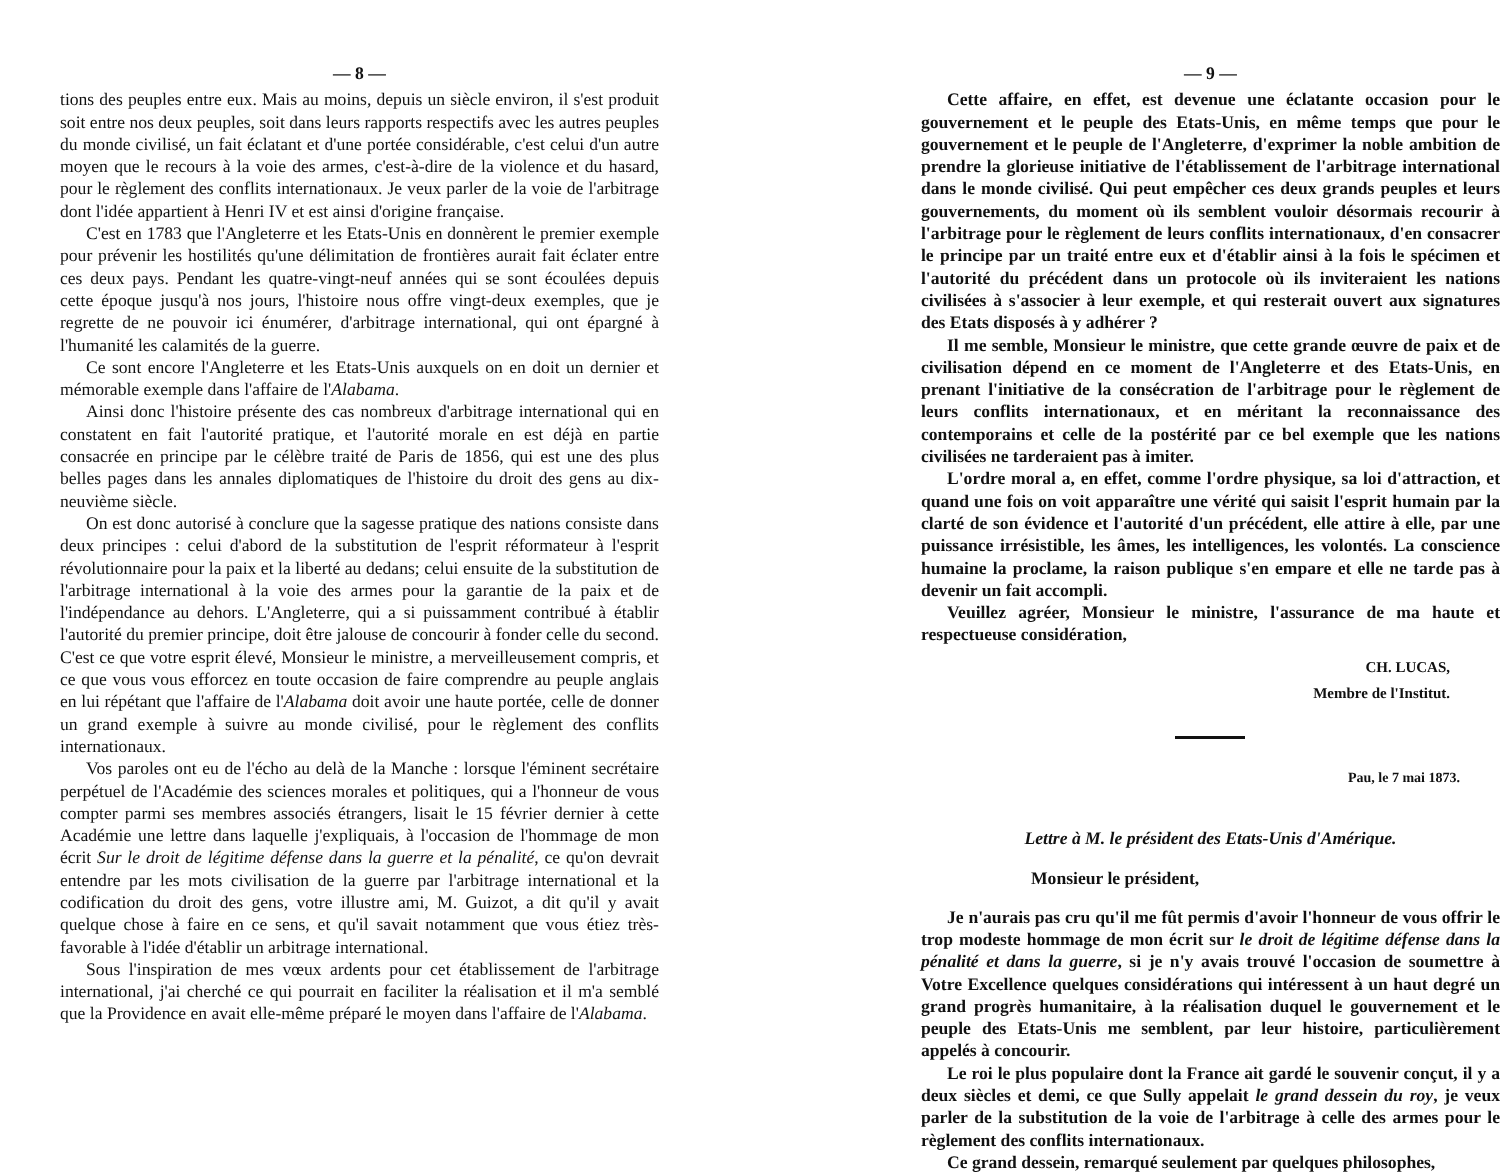— 8 —
tions des peuples entre eux. Mais au moins, depuis un siècle environ, il s'est produit soit entre nos deux peuples, soit dans leurs rapports respectifs avec les autres peuples du monde civilisé, un fait éclatant et d'une portée considérable, c'est celui d'un autre moyen que le recours à la voie des armes, c'est-à-dire de la violence et du hasard, pour le règlement des conflits internationaux. Je veux parler de la voie de l'arbitrage dont l'idée appartient à Henri IV et est ainsi d'origine française.
C'est en 1783 que l'Angleterre et les Etats-Unis en donnèrent le premier exemple pour prévenir les hostilités qu'une délimitation de frontières aurait fait éclater entre ces deux pays. Pendant les quatre-vingt-neuf années qui se sont écoulées depuis cette époque jusqu'à nos jours, l'histoire nous offre vingt-deux exemples, que je regrette de ne pouvoir ici énumérer, d'arbitrage international, qui ont épargné à l'humanité les calamités de la guerre.
Ce sont encore l'Angleterre et les Etats-Unis auxquels on en doit un dernier et mémorable exemple dans l'affaire de l'Alabama.
Ainsi donc l'histoire présente des cas nombreux d'arbitrage international qui en constatent en fait l'autorité pratique, et l'autorité morale en est déjà en partie consacrée en principe par le célèbre traité de Paris de 1856, qui est une des plus belles pages dans les annales diplomatiques de l'histoire du droit des gens au dix-neuvième siècle.
On est donc autorisé à conclure que la sagesse pratique des nations consiste dans deux principes : celui d'abord de la substitution de l'esprit réformateur à l'esprit révolutionnaire pour la paix et la liberté au dedans; celui ensuite de la substitution de l'arbitrage international à la voie des armes pour la garantie de la paix et de l'indépendance au dehors. L'Angleterre, qui a si puissamment contribué à établir l'autorité du premier principe, doit être jalouse de concourir à fonder celle du second. C'est ce que votre esprit élevé, Monsieur le ministre, a merveilleusement compris, et ce que vous vous efforcez en toute occasion de faire comprendre au peuple anglais en lui répétant que l'affaire de l'Alabama doit avoir une haute portée, celle de donner un grand exemple à suivre au monde civilisé, pour le règlement des conflits internationaux.
Vos paroles ont eu de l'écho au delà de la Manche : lorsque l'éminent secrétaire perpétuel de l'Académie des sciences morales et politiques, qui a l'honneur de vous compter parmi ses membres associés étrangers, lisait le 15 février dernier à cette Académie une lettre dans laquelle j'expliquais, à l'occasion de l'hommage de mon écrit Sur le droit de légitime défense dans la guerre et la pénalité, ce qu'on devrait entendre par les mots civilisation de la guerre par l'arbitrage international et la codification du droit des gens, votre illustre ami, M. Guizot, a dit qu'il y avait quelque chose à faire en ce sens, et qu'il savait notamment que vous étiez très-favorable à l'idée d'établir un arbitrage international.
Sous l'inspiration de mes vœux ardents pour cet établissement de l'arbitrage international, j'ai cherché ce qui pourrait en faciliter la réalisation et il m'a semblé que la Providence en avait elle-même préparé le moyen dans l'affaire de l'Alabama.
— 9 —
Cette affaire, en effet, est devenue une éclatante occasion pour le gouvernement et le peuple des Etats-Unis, en même temps que pour le gouvernement et le peuple de l'Angleterre, d'exprimer la noble ambition de prendre la glorieuse initiative de l'établissement de l'arbitrage international dans le monde civilisé. Qui peut empêcher ces deux grands peuples et leurs gouvernements, du moment où ils semblent vouloir désormais recourir à l'arbitrage pour le règlement de leurs conflits internationaux, d'en consacrer le principe par un traité entre eux et d'établir ainsi à la fois le spécimen et l'autorité du précédent dans un protocole où ils inviteraient les nations civilisées à s'associer à leur exemple, et qui resterait ouvert aux signatures des Etats disposés à y adhérer ?
Il me semble, Monsieur le ministre, que cette grande œuvre de paix et de civilisation dépend en ce moment de l'Angleterre et des Etats-Unis, en prenant l'initiative de la consécration de l'arbitrage pour le règlement de leurs conflits internationaux, et en méritant la reconnaissance des contemporains et celle de la postérité par ce bel exemple que les nations civilisées ne tarderaient pas à imiter.
L'ordre moral a, en effet, comme l'ordre physique, sa loi d'attraction, et quand une fois on voit apparaître une vérité qui saisit l'esprit humain par la clarté de son évidence et l'autorité d'un précédent, elle attire à elle, par une puissance irrésistible, les âmes, les intelligences, les volontés. La conscience humaine la proclame, la raison publique s'en empare et elle ne tarde pas à devenir un fait accompli.
Veuillez agréer, Monsieur le ministre, l'assurance de ma haute et respectueuse considération,
CH. LUCAS,
Membre de l'Institut.
Pau, le 7 mai 1873.
Lettre à M. le président des Etats-Unis d'Amérique.
Monsieur le président,
Je n'aurais pas cru qu'il me fût permis d'avoir l'honneur de vous offrir le trop modeste hommage de mon écrit sur le droit de légitime défense dans la pénalité et dans la guerre, si je n'y avais trouvé l'occasion de soumettre à Votre Excellence quelques considérations qui intéressent à un haut degré un grand progrès humanitaire, à la réalisation duquel le gouvernement et le peuple des Etats-Unis me semblent, par leur histoire, particulièrement appelés à concourir.
Le roi le plus populaire dont la France ait gardé le souvenir conçut, il y a deux siècles et demi, ce que Sully appelait le grand dessein du roy, je veux parler de la substitution de la voie de l'arbitrage à celle des armes pour le règlement des conflits internationaux.
Ce grand dessein, remarqué seulement par quelques philosophes,